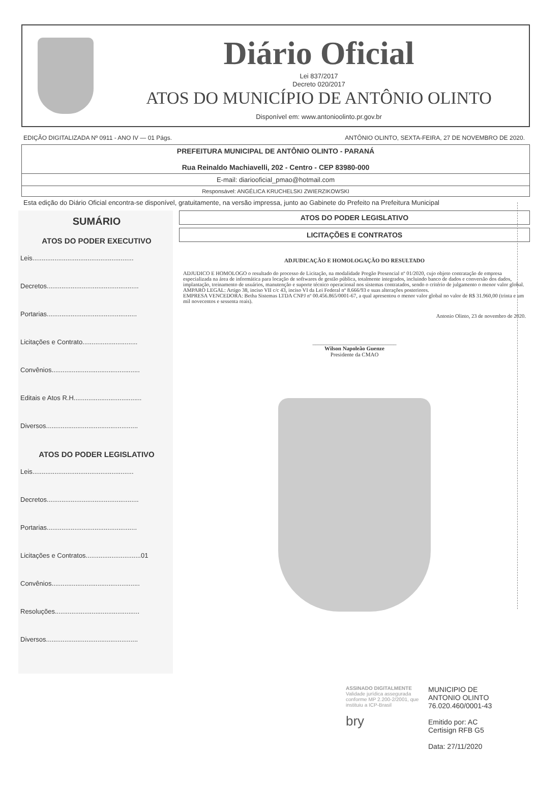Diário Oficial
Lei 837/2017
Decreto 020/2017
ATOS DO MUNICÍPIO DE ANTÔNIO OLINTO
Disponível em: www.antonioolinto.pr.gov.br
EDIÇÃO DIGITALIZADA Nº 0911 - ANO IV — 01 Págs. ANTÔNIO OLINTO, SEXTA-FEIRA, 27 DE NOVEMBRO DE 2020.
PREFEITURA MUNICIPAL DE ANTÔNIO OLINTO - PARANÁ
Rua Reinaldo Machiavelli, 202 - Centro - CEP 83980-000
E-mail: diariooficial_pmao@hotmail.com
Responsável: ANGÉLICA KRUCHELSKI ZWIERZIKOWSKI
Esta edição do Diário Oficial encontra-se disponível, gratuitamente, na versão impressa, junto ao Gabinete do Prefeito na Prefeitura Municipal
SUMÁRIO
ATOS DO PODER EXECUTIVO
Leis.......................................................
Decretos..................................................
Portarias.................................................
Licitações e Contrato..............................
Convênios................................................
Editais e Atos R.H.....................................
Diversos..................................................
ATOS DO PODER LEGISLATIVO
Leis.......................................................
Decretos..................................................
Portarias.................................................
Licitações e Contratos..............................01
Convênios................................................
Resoluções..............................................
Diversos..................................................
ATOS DO PODER LEGISLATIVO
LICITAÇÕES E CONTRATOS
ADJUDICAÇÃO E HOMOLOGAÇÃO DO RESULTADO
ADJUDICO E HOMOLOGO o resultado do processo de Licitação, na modalidade Pregão Presencial nº 01/2020, cujo objeto contratação de empresa especializada na área de informática para locação de softwares de gestão pública, totalmente integrados, incluindo banco de dados e conversão dos dados, implantação, treinamento de usuários, manutenção e suporte técnico operacional nos sistemas contratados, sendo o critério de julgamento o menor valor global.
AMPARO LEGAL: Artigo 38, inciso VII c/c 43, inciso VI da Lei Federal nº 8.666/93 e suas alterações posteriores.
EMPRESA VENCEDORA: Betha Sistemas LTDA CNPJ nº 00.456.865/0001-67, a qual apresentou o menor valor global no valor de R$ 31.960,00 (trinta e um mil novecentos e sessenta reais).
Antonio Olinto, 23 de novembro de 2020.
______________________________
Wilson Napoleão Guenze
Presidente da CMAO
ASSINADO DIGITALMENTE
Validade jurídica assegurada conforme MP 2.200-2/2001, que instituiu a ICP-Brasil
bry
MUNICIPIO DE
ANTONIO OLINTO
76.020.460/0001-43
Emitido por: AC
Certisign RFB G5
Data: 27/11/2020